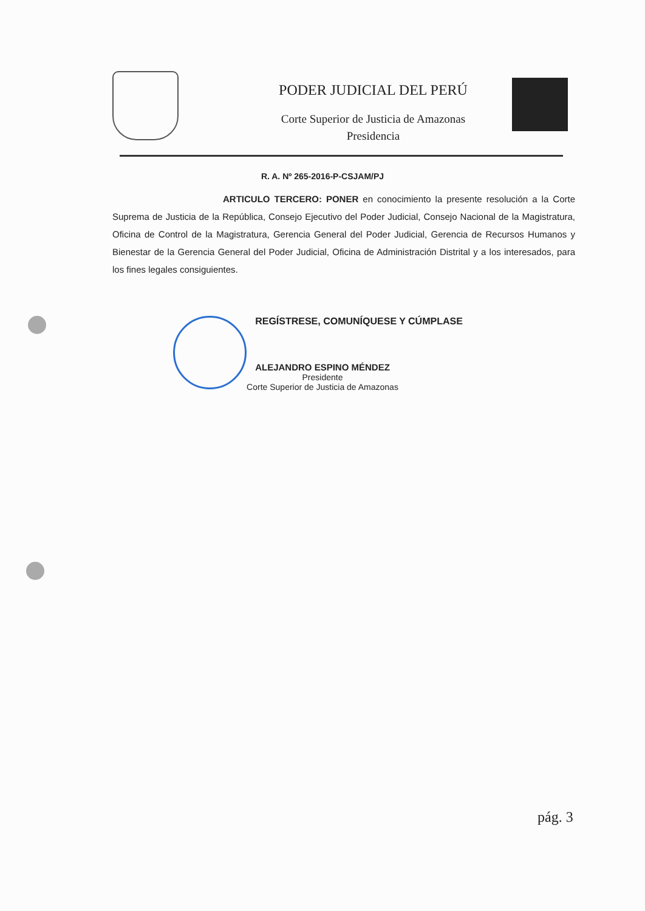PODER JUDICIAL DEL PERÚ
Corte Superior de Justicia de Amazonas
Presidencia
R. A. Nº 265-2016-P-CSJAM/PJ
ARTICULO TERCERO: PONER en conocimiento la presente resolución a la Corte Suprema de Justicia de la República, Consejo Ejecutivo del Poder Judicial, Consejo Nacional de la Magistratura, Oficina de Control de la Magistratura, Gerencia General del Poder Judicial, Gerencia de Recursos Humanos y Bienestar de la Gerencia General del Poder Judicial, Oficina de Administración Distrital y a los interesados, para los fines legales consiguientes.
REGÍSTRESE, COMUNÍQUESE Y CÚMPLASE
ALEJANDRO ESPINO MÉNDEZ
Presidente
Corte Superior de Justicia de Amazonas
pág. 3